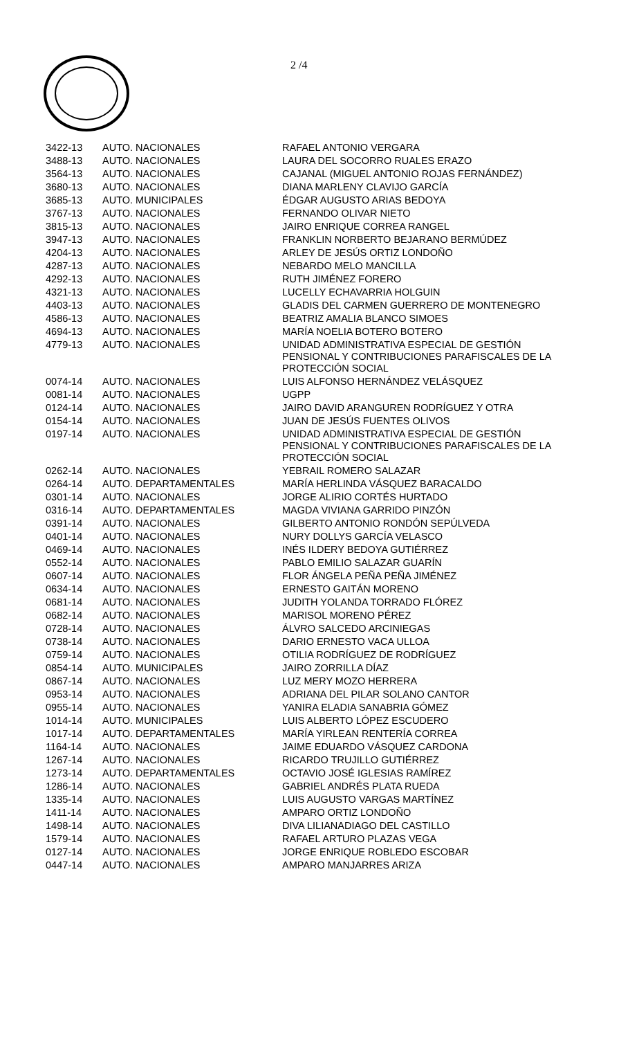2 /4
| 3422-13 | AUTO. NACIONALES | RAFAEL ANTONIO VERGARA |
| 3488-13 | AUTO. NACIONALES | LAURA DEL SOCORRO RUALES ERAZO |
| 3564-13 | AUTO. NACIONALES | CAJANAL (MIGUEL ANTONIO ROJAS FERNÁNDEZ) |
| 3680-13 | AUTO. NACIONALES | DIANA MARLENY CLAVIJO GARCÍA |
| 3685-13 | AUTO. MUNICIPALES | ÉDGAR AUGUSTO ARIAS BEDOYA |
| 3767-13 | AUTO. NACIONALES | FERNANDO OLIVAR NIETO |
| 3815-13 | AUTO. NACIONALES | JAIRO ENRIQUE CORREA RANGEL |
| 3947-13 | AUTO. NACIONALES | FRANKLIN NORBERTO BEJARANO BERMÚDEZ |
| 4204-13 | AUTO. NACIONALES | ARLEY DE JESÚS ORTIZ LONDOÑO |
| 4287-13 | AUTO. NACIONALES | NEBARDO MELO MANCILLA |
| 4292-13 | AUTO. NACIONALES | RUTH JIMÉNEZ FORERO |
| 4321-13 | AUTO. NACIONALES | LUCELLY ECHAVARRIA HOLGUIN |
| 4403-13 | AUTO. NACIONALES | GLADIS DEL CARMEN GUERRERO DE MONTENEGRO |
| 4586-13 | AUTO. NACIONALES | BEATRIZ AMALIA BLANCO SIMOES |
| 4694-13 | AUTO. NACIONALES | MARÍA NOELIA BOTERO BOTERO |
| 4779-13 | AUTO. NACIONALES | UNIDAD ADMINISTRATIVA ESPECIAL DE GESTIÓN PENSIONAL Y CONTRIBUCIONES PARAFISCALES DE LA PROTECCIÓN SOCIAL |
| 0074-14 | AUTO. NACIONALES | LUIS ALFONSO HERNÁNDEZ VELÁSQUEZ |
| 0081-14 | AUTO. NACIONALES | UGPP |
| 0124-14 | AUTO. NACIONALES | JAIRO DAVID ARANGUREN RODRÍGUEZ Y OTRA |
| 0154-14 | AUTO. NACIONALES | JUAN DE JESÚS FUENTES OLIVOS |
| 0197-14 | AUTO. NACIONALES | UNIDAD ADMINISTRATIVA ESPECIAL DE GESTIÓN PENSIONAL Y CONTRIBUCIONES PARAFISCALES DE LA PROTECCIÓN SOCIAL |
| 0262-14 | AUTO. NACIONALES | YEBRAIL ROMERO SALAZAR |
| 0264-14 | AUTO. DEPARTAMENTALES | MARÍA HERLINDA VÁSQUEZ BARACALDO |
| 0301-14 | AUTO. NACIONALES | JORGE ALIRIO CORTÉS HURTADO |
| 0316-14 | AUTO. DEPARTAMENTALES | MAGDA VIVIANA GARRIDO PINZÓN |
| 0391-14 | AUTO. NACIONALES | GILBERTO ANTONIO RONDÓN SEPÚLVEDA |
| 0401-14 | AUTO. NACIONALES | NURY DOLLYS GARCÍA VELASCO |
| 0469-14 | AUTO. NACIONALES | INÉS ILDERY BEDOYA GUTIÉRREZ |
| 0552-14 | AUTO. NACIONALES | PABLO EMILIO SALAZAR GUARÍN |
| 0607-14 | AUTO. NACIONALES | FLOR ÁNGELA PEÑA PEÑA JIMÉNEZ |
| 0634-14 | AUTO. NACIONALES | ERNESTO GAITÁN MORENO |
| 0681-14 | AUTO. NACIONALES | JUDITH YOLANDA TORRADO FLÓREZ |
| 0682-14 | AUTO. NACIONALES | MARISOL MORENO PÉREZ |
| 0728-14 | AUTO. NACIONALES | ÁLVRO SALCEDO ARCINIEGAS |
| 0738-14 | AUTO. NACIONALES | DARIO ERNESTO VACA ULLOA |
| 0759-14 | AUTO. NACIONALES | OTILIA RODRÍGUEZ DE RODRÍGUEZ |
| 0854-14 | AUTO. MUNICIPALES | JAIRO ZORRILLA DÍAZ |
| 0867-14 | AUTO. NACIONALES | LUZ MERY MOZO HERRERA |
| 0953-14 | AUTO. NACIONALES | ADRIANA DEL PILAR SOLANO CANTOR |
| 0955-14 | AUTO. NACIONALES | YANIRA ELADIA SANABRIA GÓMEZ |
| 1014-14 | AUTO. MUNICIPALES | LUIS ALBERTO LÓPEZ ESCUDERO |
| 1017-14 | AUTO. DEPARTAMENTALES | MARÍA YIRLEAN RENTERÍA CORREA |
| 1164-14 | AUTO. NACIONALES | JAIME EDUARDO VÁSQUEZ CARDONA |
| 1267-14 | AUTO. NACIONALES | RICARDO TRUJILLO GUTIÉRREZ |
| 1273-14 | AUTO. DEPARTAMENTALES | OCTAVIO JOSÉ IGLESIAS RAMÍREZ |
| 1286-14 | AUTO. NACIONALES | GABRIEL ANDRÉS PLATA RUEDA |
| 1335-14 | AUTO. NACIONALES | LUIS AUGUSTO VARGAS MARTÍNEZ |
| 1411-14 | AUTO. NACIONALES | AMPARO ORTIZ LONDOÑO |
| 1498-14 | AUTO. NACIONALES | DIVA LILIANADIAGO DEL CASTILLO |
| 1579-14 | AUTO. NACIONALES | RAFAEL ARTURO PLAZAS VEGA |
| 0127-14 | AUTO. NACIONALES | JORGE ENRIQUE ROBLEDO ESCOBAR |
| 0447-14 | AUTO. NACIONALES | AMPARO MANJARRES ARIZA |